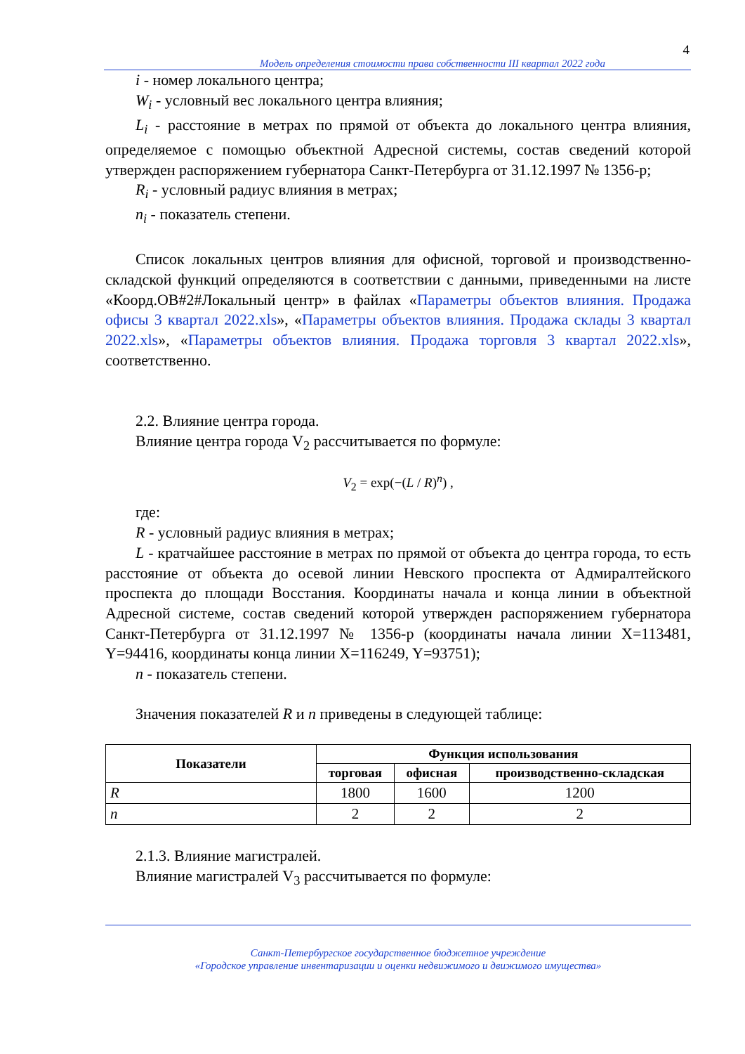4
Модель определения стоимости права собственности III квартал 2022 года
i - номер локального центра;
W<sub>i</sub> - условный вес локального центра влияния;
L<sub>i</sub> - расстояние в метрах по прямой от объекта до локального центра влияния, определяемое с помощью объектной Адресной системы, состав сведений которой утвержден распоряжением губернатора Санкт-Петербурга от 31.12.1997 № 1356-р;
R<sub>i</sub> - условный радиус влияния в метрах;
n<sub>i</sub> - показатель степени.
Список локальных центров влияния для офисной, торговой и производственно-складской функций определяются в соответствии с данными, приведенными на листе «Коорд.ОВ#2#Локальный центр» в файлах «Параметры объектов влияния. Продажа офисы 3 квартал 2022.xls», «Параметры объектов влияния. Продажа склады 3 квартал 2022.xls», «Параметры объектов влияния. Продажа торговля 3 квартал 2022.xls», соответственно.
2.2. Влияние центра города.
Влияние центра города V<sub>2</sub> рассчитывается по формуле:
V<sub>2</sub> = exp(−(L / R)<sup>n</sup>) ,
где:
R - условный радиус влияния в метрах;
L - кратчайшее расстояние в метрах по прямой от объекта до центра города, то есть расстояние от объекта до осевой линии Невского проспекта от Адмиралтейского проспекта до площади Восстания. Координаты начала и конца линии в объектной Адресной системе, состав сведений которой утвержден распоряжением губернатора Санкт-Петербурга от 31.12.1997 № 1356-р (координаты начала линии X=113481, Y=94416, координаты конца линии X=116249, Y=93751);
n - показатель степени.
Значения показателей R и n приведены в следующей таблице:
| Показатели | Функция использования | | |
| --- | --- | --- | --- |
| | торговая | офисная | производственно-складская |
| R | 1800 | 1600 | 1200 |
| n | 2 | 2 | 2 |
2.1.3. Влияние магистралей.
Влияние магистралей V<sub>3</sub> рассчитывается по формуле:
Санкт-Петербургское государственное бюджетное учреждение
«Городское управление инвентаризации и оценки недвижимого и движимого имущества»